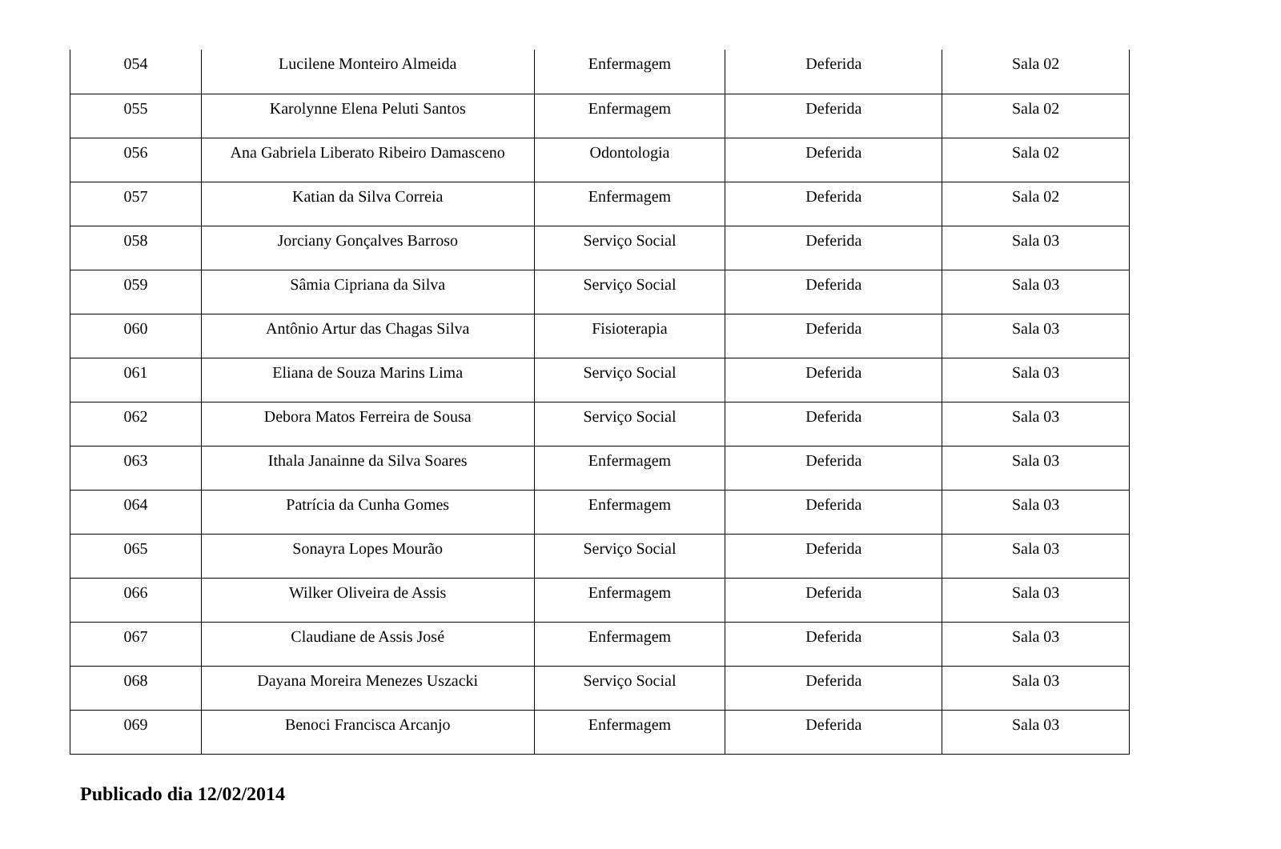| 054 | Lucilene Monteiro Almeida | Enfermagem | Deferida | Sala 02 |
| 055 | Karolynne Elena Peluti Santos | Enfermagem | Deferida | Sala 02 |
| 056 | Ana Gabriela Liberato Ribeiro Damasceno | Odontologia | Deferida | Sala 02 |
| 057 | Katian da Silva Correia | Enfermagem | Deferida | Sala 02 |
| 058 | Jorciany Gonçalves Barroso | Serviço Social | Deferida | Sala 03 |
| 059 | Sâmia Cipriana da Silva | Serviço Social | Deferida | Sala 03 |
| 060 | Antônio Artur das Chagas Silva | Fisioterapia | Deferida | Sala 03 |
| 061 | Eliana de Souza Marins Lima | Serviço Social | Deferida | Sala 03 |
| 062 | Debora Matos Ferreira de Sousa | Serviço Social | Deferida | Sala 03 |
| 063 | Ithala Janainne da Silva Soares | Enfermagem | Deferida | Sala 03 |
| 064 | Patrícia da Cunha Gomes | Enfermagem | Deferida | Sala 03 |
| 065 | Sonayra Lopes Mourão | Serviço Social | Deferida | Sala 03 |
| 066 | Wilker Oliveira de Assis | Enfermagem | Deferida | Sala 03 |
| 067 | Claudiane de Assis José | Enfermagem | Deferida | Sala 03 |
| 068 | Dayana Moreira Menezes Uszacki | Serviço Social | Deferida | Sala 03 |
| 069 | Benoci Francisca Arcanjo | Enfermagem | Deferida | Sala 03 |
Publicado dia 12/02/2014